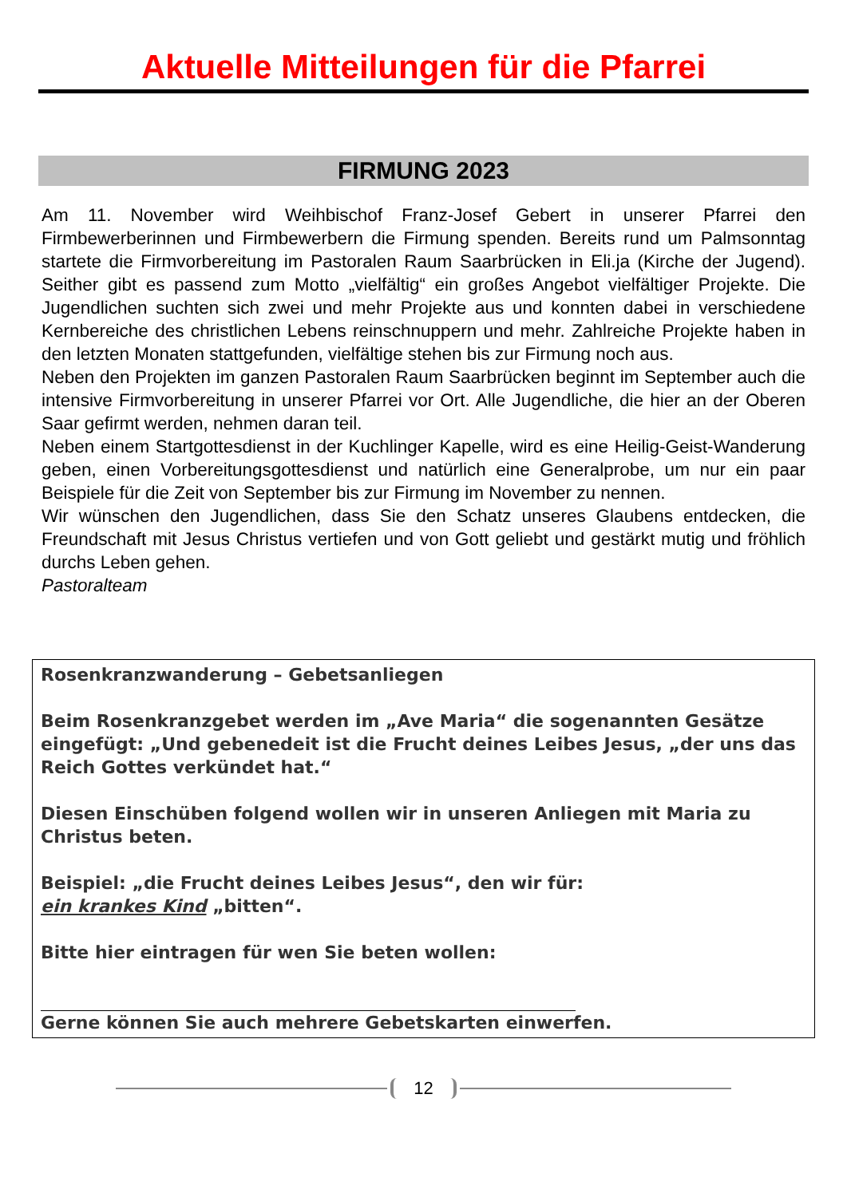Aktuelle Mitteilungen für die Pfarrei
FIRMUNG 2023
Am 11. November wird Weihbischof Franz-Josef Gebert in unserer Pfarrei den Firmbewerberinnen und Firmbewerbern die Firmung spenden. Bereits rund um Palmsonntag startete die Firmvorbereitung im Pastoralen Raum Saarbrücken in Eli.ja (Kirche der Jugend). Seither gibt es passend zum Motto „vielfältig“ ein großes Angebot vielfältiger Projekte. Die Jugendlichen suchten sich zwei und mehr Projekte aus und konnten dabei in verschiedene Kernbereiche des christlichen Lebens reinschnuppern und mehr. Zahlreiche Projekte haben in den letzten Monaten stattgefunden, vielfältige stehen bis zur Firmung noch aus.
Neben den Projekten im ganzen Pastoralen Raum Saarbrücken beginnt im September auch die intensive Firmvorbereitung in unserer Pfarrei vor Ort. Alle Jugendliche, die hier an der Oberen Saar gefirmt werden, nehmen daran teil.
Neben einem Startgottesdienst in der Kuchlinger Kapelle, wird es eine Heilig-Geist-Wanderung geben, einen Vorbereitungsgottesdienst und natürlich eine Generalprobe, um nur ein paar Beispiele für die Zeit von September bis zur Firmung im November zu nennen.
Wir wünschen den Jugendlichen, dass Sie den Schatz unseres Glaubens entdecken, die Freundschaft mit Jesus Christus vertiefen und von Gott geliebt und gestärkt mutig und fröhlich durchs Leben gehen.
Pastoralteam
Rosenkranzwanderung – Gebetsanliegen
Beim Rosenkranzgebet werden im „Ave Maria“ die sogenannten Gesätze eingefügt: „Und gebenedeit ist die Frucht deines Leibes Jesus, „der uns das Reich Gottes verkündet hat.“
Diesen Einschüben folgend wollen wir in unseren Anliegen mit Maria zu Christus beten.
Beispiel: „die Frucht deines Leibes Jesus“, den wir für:
ein krankes Kind „bitten“.
Bitte hier eintragen für wen Sie beten wollen:
Gerne können Sie auch mehrere Gebetskarten einwerfen.
12